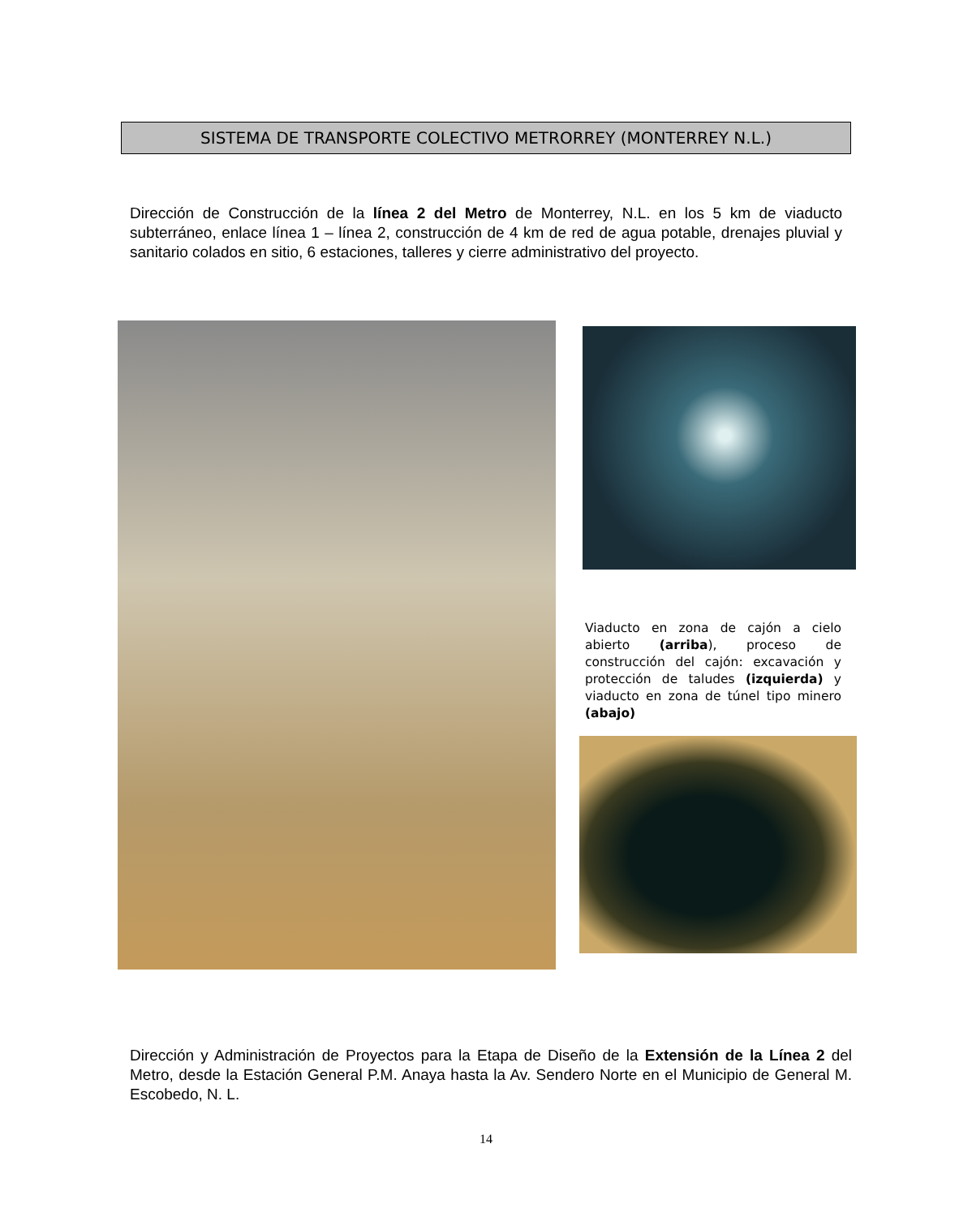SISTEMA DE TRANSPORTE COLECTIVO METRORREY (MONTERREY N.L.)
Dirección de Construcción de la línea 2 del Metro de Monterrey, N.L. en los 5 km de viaducto subterráneo, enlace línea 1 – línea 2, construcción de 4 km de red de agua potable, drenajes pluvial y sanitario colados en sitio, 6 estaciones, talleres y cierre administrativo del proyecto.
Viaducto en zona de cajón a cielo abierto (arriba), proceso de construcción del cajón: excavación y protección de taludes (izquierda) y viaducto en zona de túnel tipo minero (abajo)
Dirección y Administración de Proyectos para la Etapa de Diseño de la Extensión de la Línea 2 del Metro, desde la Estación General P.M. Anaya hasta la Av. Sendero Norte en el Municipio de General M. Escobedo, N. L.
14